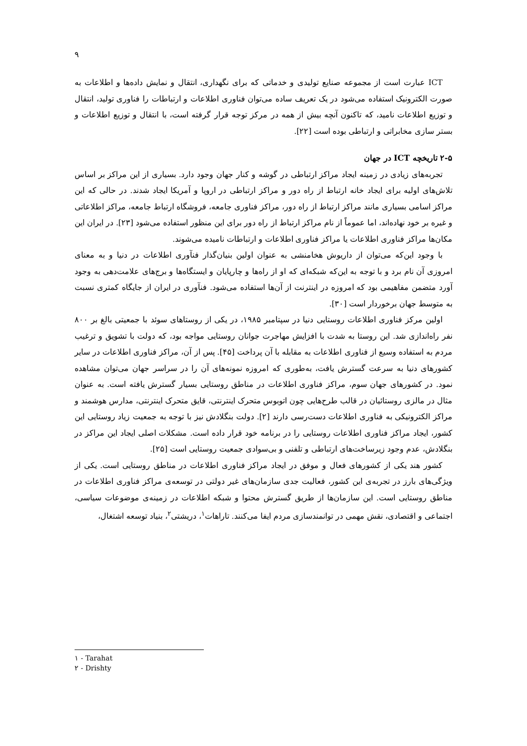۹
ICT عبارت است از مجموعه صنایع تولیدی و خدماتی که برای نگهداری، انتقال و نمایش داده‌ها و اطلاعات به صورت الکترونیک استفاده می‌شود در یک تعریف ساده می‌توان فناوری اطلاعات و ارتباطات را فناوری تولید، انتقال و توزیع اطلاعات نامید، که تاکنون آنچه بیش از همه در مرکز توجه قرار گرفته است، با انتقال و توزیع اطلاعات و بستر سازی مخابراتی و ارتباطی بوده است [۲۲].
۲-۵ تاریخچه ICT در جهان
تجربه‌های زیادی در زمینه ایجاد مراکز ارتباطی در گوشه و کنار جهان وجود دارد. بسیاری از این مراکز بر اساس تلاش‌های اولیه برای ایجاد خانه ارتباط از راه دور و مراکز ارتباطی در اروپا و آمریکا ایجاد شدند. در حالی که این مراکز اسامی بسیاری مانند مراکز ارتباط از راه دور، مراکز فناوری جامعه، فروشگاه ارتباط جامعه، مراکز اطلاعاتی و غیره بر خود نهاده‌اند، اما عموماً از نام مراکز ارتباط از راه دور برای این منظور استفاده می‌شود [۲۳]. در ایران این مکان‌ها مراکز فناوری اطلاعات یا مراکز فناوری اطلاعات و ارتباطات نامیده می‌شوند.
با وجود این‌که می‌توان از داریوش هخامنشی به عنوان اولین بنیان‌گذار فنآوری اطلاعات در دنیا و به معنای امروزی آن نام برد و با توجه به این‌که شبکه‌ای که او از راه‌ها و چارپایان و ایستگاه‌ها و برج‌های علامت‌دهی به وجود آورد متضمن مفاهیمی بود که امروزه در اینترنت از آن‌ها استفاده می‌شود. فنآوری در ایران از جایگاه کمتری نسبت به متوسط جهان برخوردار است [۳۰].
اولین مرکز فناوری اطلاعات روستایی دنیا در سپتامبر ۱۹۸۵، در یکی از روستاهای سوئد با جمعیتی بالغ بر ۸۰۰ نفر راه‌اندازی شد. این روستا به شدت با افزایش مهاجرت جوانان روستایی مواجه بود، که دولت با تشویق و ترغیب مردم به استفاده وسیع از فناوری اطلاعات به مقابله با آن پرداخت [۴۵]. پس از آن، مراکز فناوری اطلاعات در سایر کشورهای دنیا به سرعت گسترش یافت، به‌طوری که امروزه نمونه‌های آن را در سراسر جهان می‌توان مشاهده نمود. در کشورهای جهان سوم، مراکز فناوری اطلاعات در مناطق روستایی بسیار گسترش یافته است. به عنوان مثال در مالزی روستائیان در قالب طرح‌هایی چون اتوبوس متحرک اینترنتی، قایق متحرک اینترنتی، مدارس هوشمند و مراکز الکترونیکی به فناوری اطلاعات دست‌رسی دارند [۲]. دولت بنگلادش نیز با توجه به جمعیت زیاد روستایی این کشور، ایجاد مراکز فناوری اطلاعات روستایی را در برنامه خود قرار داده است. مشکلات اصلی ایجاد این مراکز در بنگلادش، عدم وجود زیرساخت‌های ارتباطی و تلفنی و بی‌سوادی جمعیت روستایی است [۲۵].
کشور هند یکی از کشورهای فعال و موفق در ایجاد مراکز فناوری اطلاعات در مناطق روستایی است. یکی از ویژگی‌های بارز در تجربه‌ی این کشور، فعالیت جدی سازمان‌های غیر دولتی در توسعه‌ی مراکز فناوری اطلاعات در مناطق روستایی است. این سازمان‌ها از طریق گسترش محتوا و شبکه اطلاعات در زمینه‌ی موضوعات سیاسی، اجتماعی و اقتصادی، نقش مهمی در توانمندسازی مردم ایفا می‌کنند. تاراهات<sup>۱</sup>، دریشتی<sup>۲</sup>، بنیاد توسعه اشتغال،
۱ - Tarahat
۲ - Drishty